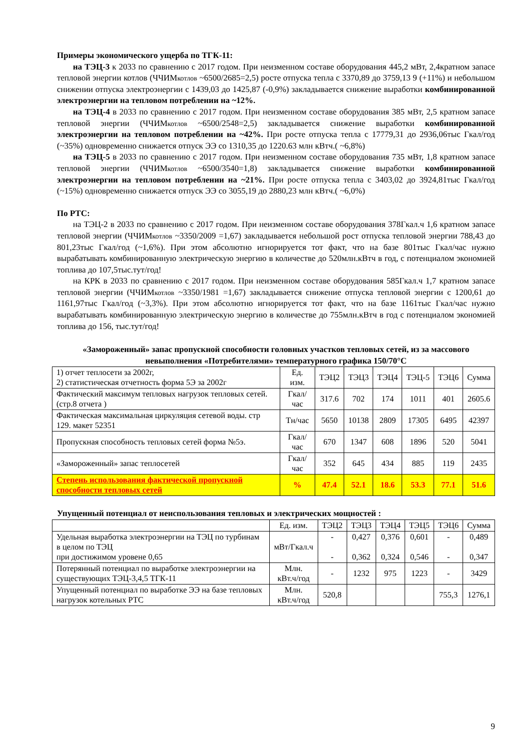Примеры экономического ущерба по ТГК-11:
на ТЭЦ-3 к 2033 по сравнению с 2017 годом. При неизменном составе оборудования 445,2 мВт, 2,4кратном запасе тепловой энергии котлов (ЧЧИМкотлов ~6500/2685=2,5) росте отпуска тепла с 3370,89 до 3759,13 9 (+11%) и небольшом снижении отпуска электроэнергии с 1439,03 до 1425,87 (-0,9%) закладывается снижение выработки комбинированной электроэнергии на тепловом потреблении на ~12%.
на ТЭЦ-4 в 2033 по сравнению с 2017 годом. При неизменном составе оборудования 385 мВт, 2,5 кратном запасе тепловой энергии (ЧЧИМкотлов ~6500/2548=2,5) закладывается снижение выработки комбинированной электроэнергии на тепловом потреблении на ~42%. При росте отпуска тепла с 17779,31 до 2936,06тыс Гкал/год (~35%) одновременно снижается отпуск ЭЭ со 1310,35 до 1220.63 млн кВтч.( ~6,8%)
на ТЭЦ-5 в 2033 по сравнению с 2017 годом. При неизменном составе оборудования 735 мВт, 1,8 кратном запасе тепловой энергии (ЧЧИМкотлов ~6500/3540=1,8) закладывается снижение выработки комбинированной электроэнергии на тепловом потреблении на ~21%. При росте отпуска тепла с 3403,02 до 3924,81тыс Гкал/год (~15%) одновременно снижается отпуск ЭЭ со 3055,19 до 2880,23 млн кВтч.( ~6,0%)
По РТС:
на ТЭЦ-2 в 2033 по сравнению с 2017 годом. При неизменном составе оборудования 378Гкал.ч 1,6 кратном запасе тепловой энергии (ЧЧИМкотлов ~3350/2009 =1,67) закладывается небольшой рост отпуска тепловой энергии 788,43 до 801,23тыс Гкал/год (~1,6%). При этом абсолютно игнорируется тот факт, что на базе 801тыс Гкал/час нужно вырабатывать комбинированную электрическую энергию в количестве до 520млн.кВтч в год, с потенциалом экономией топлива до 107,5тыс.тут/год!
на КРК в 2033 по сравнению с 2017 годом. При неизменном составе оборудования 585Гкал.ч 1,7 кратном запасе тепловой энергии (ЧЧИМкотлов ~3350/1981 =1,67) закладывается снижение отпуска тепловой энергии с 1200,61 до 1161,97тыс Гкал/год (~3,3%). При этом абсолютно игнорируется тот факт, что на базе 1161тыс Гкал/час нужно вырабатывать комбинированную электрическую энергию в количестве до 755млн.кВтч в год с потенциалом экономией топлива до 156, тыс.тут/год!
«Замороженный» запас пропускной способности головных участков тепловых сетей, из за массового невыполнения «Потребителями» температурного графика 150/70°С
| 1) отчет теплосети за 2002г, 2) статистическая отчетность форма 5Э за 2002г | Ед. изм. | ТЭЦ2 | ТЭЦ3 | ТЭЦ4 | ТЭЦ-5 | ТЭЦ6 | Сумма |
| Фактический максимум тепловых нагрузок тепловых сетей. (стр.8 отчета ) | Гкал/час | 317.6 | 702 | 174 | 1011 | 401 | 2605.6 |
| Фактическая максимальная циркуляция сетевой воды. стр 129. макет 52351 | Тн/час | 5650 | 10138 | 2809 | 17305 | 6495 | 42397 |
| Пропускная способность тепловых сетей форма №5э. | Гкал/час | 670 | 1347 | 608 | 1896 | 520 | 5041 |
| «Замороженный» запас теплосетей | Гкал/час | 352 | 645 | 434 | 885 | 119 | 2435 |
| Степень использования фактической пропускной способности тепловых сетей | % | 47.4 | 52.1 | 18.6 | 53.3 | 77.1 | 51.6 |
Упущенный потенциал от неиспользования тепловых и электрических мощностей :
| | Ед. изм. | ТЭЦ2 | ТЭЦ3 | ТЭЦ4 | ТЭЦ5 | ТЭЦ6 | Сумма |
| Удельная выработка электроэнергии на ТЭЦ по турбинам в целом по ТЭЦ при достижимом уровене 0,65 | мВт/Гкал.ч | - - | 0,427 0,362 | 0,376 0,324 | 0,601 0,546 | - - | 0,489 0,347 |
| Потерянный потенциал по выработке электроэнергии на существующих ТЭЦ-3,4,5 ТГК-11 | Млн. кВт.ч/год | - | 1232 | 975 | 1223 | - | 3429 |
| Упущенный потенциал по выработке ЭЭ на базе тепловых нагрузок котельных РТС | Млн. кВт.ч/год | 520,8 | | | | 755,3 | 1276,1 |
9